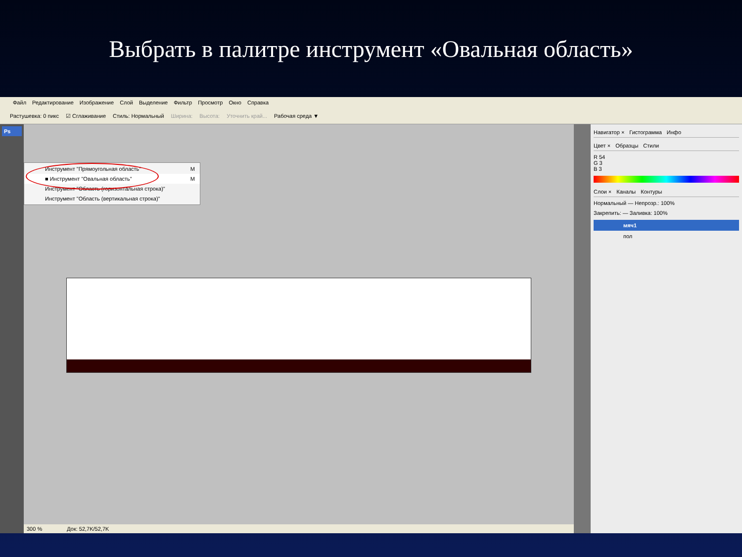Выбрать в палитре инструмент «Овальная область»
Файл Редактирование Изображение Слой Выделение Фильтр Просмотр Окно Справка
Растушевка: 0 пикс ☑ Сглаживание Стиль: Нормальный Ширина: Высота: Уточнить край... Рабочая среда ▼
Ps
Инструмент "Прямоугольная область" M
■ Инструмент "Овальная область" M
Инструмент "Область (горизонтальная строка)"
Инструмент "Область (вертикальная строка)"
300 % Док: 52,7K/52,7K
Навигатор × Гистограмма Инфо
Цвет × Образцы Стили
R 54
G 3
B 3
Слои × Каналы Контуры
Нормальный — Непрозр.: 100%
Закрепить: — Заливка: 100%
мяч1
пол